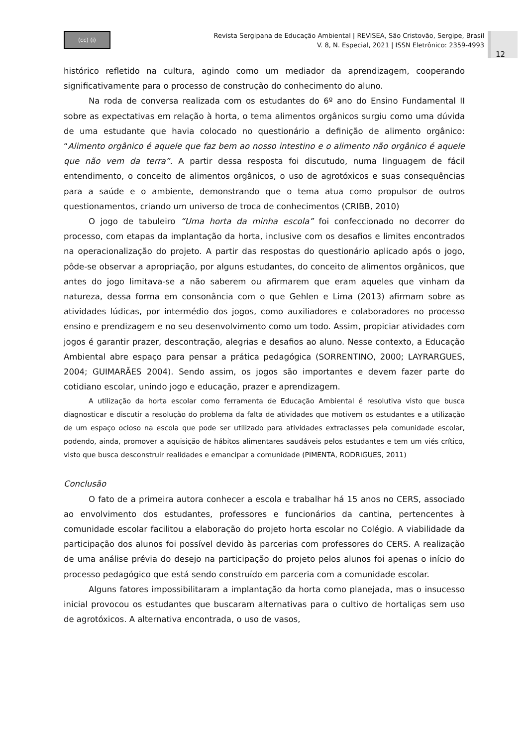(cc) (i)
Revista Sergipana de Educação Ambiental | REVISEA, São Cristovão, Sergipe, Brasil
V. 8, N. Especial, 2021 | ISSN Eletrônico: 2359-4993
12
histórico refletido na cultura, agindo como um mediador da aprendizagem, cooperando significativamente para o processo de construção do conhecimento do aluno.
Na roda de conversa realizada com os estudantes do 6º ano do Ensino Fundamental II sobre as expectativas em relação à horta, o tema alimentos orgânicos surgiu como uma dúvida de uma estudante que havia colocado no questionário a definição de alimento orgânico: “Alimento orgânico é aquele que faz bem ao nosso intestino e o alimento não orgânico é aquele que não vem da terra”. A partir dessa resposta foi discutudo, numa linguagem de fácil entendimento, o conceito de alimentos orgânicos, o uso de agrotóxicos e suas consequências para a saúde e o ambiente, demonstrando que o tema atua como propulsor de outros questionamentos, criando um universo de troca de conhecimentos (CRIBB, 2010)
O jogo de tabuleiro “Uma horta da minha escola” foi confeccionado no decorrer do processo, com etapas da implantação da horta, inclusive com os desafios e limites encontrados na operacionalização do projeto. A partir das respostas do questionário aplicado após o jogo, pôde-se observar a apropriação, por alguns estudantes, do conceito de alimentos orgânicos, que antes do jogo limitava-se a não saberem ou afirmarem que eram aqueles que vinham da natureza, dessa forma em consonância com o que Gehlen e Lima (2013) afirmam sobre as atividades lúdicas, por intermédio dos jogos, como auxiliadores e colaboradores no processo ensino e prendizagem e no seu desenvolvimento como um todo. Assim, propiciar atividades com jogos é garantir prazer, descontração, alegrias e desafios ao aluno. Nesse contexto, a Educação Ambiental abre espaço para pensar a prática pedagógica (SORRENTINO, 2000; LAYRARGUES, 2004; GUIMARÃES 2004). Sendo assim, os jogos são importantes e devem fazer parte do cotidiano escolar, unindo jogo e educação, prazer e aprendizagem.
A utilização da horta escolar como ferramenta de Educação Ambiental é resolutiva visto que busca diagnosticar e discutir a resolução do problema da falta de atividades que motivem os estudantes e a utilização de um espaço ocioso na escola que pode ser utilizado para atividades extraclasses pela comunidade escolar, podendo, ainda, promover a aquisição de hábitos alimentares saudáveis pelos estudantes e tem um viés crítico, visto que busca desconstruir realidades e emancipar a comunidade (PIMENTA, RODRIGUES, 2011)
Conclusão
O fato de a primeira autora conhecer a escola e trabalhar há 15 anos no CERS, associado ao envolvimento dos estudantes, professores e funcionários da cantina, pertencentes à comunidade escolar facilitou a elaboração do projeto horta escolar no Colégio. A viabilidade da participação dos alunos foi possível devido às parcerias com professores do CERS. A realização de uma análise prévia do desejo na participação do projeto pelos alunos foi apenas o início do processo pedagógico que está sendo construído em parceria com a comunidade escolar.
Alguns fatores impossibilitaram a implantação da horta como planejada, mas o insucesso inicial provocou os estudantes que buscaram alternativas para o cultivo de hortaliças sem uso de agrotóxicos. A alternativa encontrada, o uso de vasos,